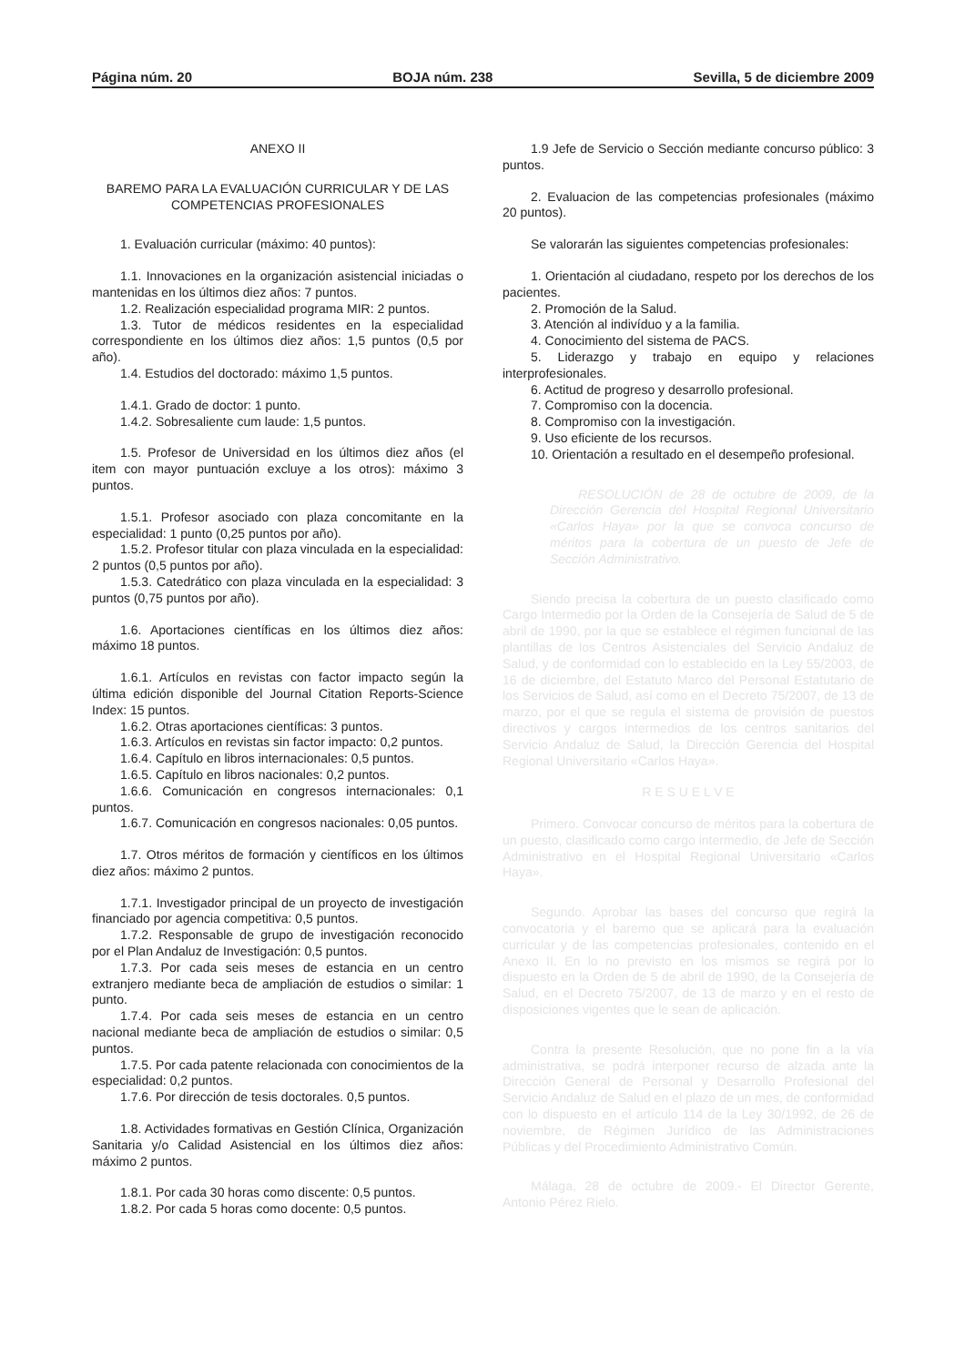Página núm. 20 BOJA núm. 238 Sevilla, 5 de diciembre 2009
ANEXO II
BAREMO PARA LA EVALUACIÓN CURRICULAR Y DE LAS COMPETENCIAS PROFESIONALES
1. Evaluación curricular (máximo: 40 puntos):
1.1. Innovaciones en la organización asistencial iniciadas o mantenidas en los últimos diez años: 7 puntos.
1.2. Realización especialidad programa MIR: 2 puntos.
1.3. Tutor de médicos residentes en la especialidad correspondiente en los últimos diez años: 1,5 puntos (0,5 por año).
1.4. Estudios del doctorado: máximo 1,5 puntos.
1.4.1. Grado de doctor: 1 punto.
1.4.2. Sobresaliente cum laude: 1,5 puntos.
1.5. Profesor de Universidad en los últimos diez años (el item con mayor puntuación excluye a los otros): máximo 3 puntos.
1.5.1. Profesor asociado con plaza concomitante en la especialidad: 1 punto (0,25 puntos por año).
1.5.2. Profesor titular con plaza vinculada en la especialidad: 2 puntos (0,5 puntos por año).
1.5.3. Catedrático con plaza vinculada en la especialidad: 3 puntos (0,75 puntos por año).
1.6. Aportaciones científicas en los últimos diez años: máximo 18 puntos.
1.6.1. Artículos en revistas con factor impacto según la última edición disponible del Journal Citation Reports-Science Index: 15 puntos.
1.6.2. Otras aportaciones científicas: 3 puntos.
1.6.3. Artículos en revistas sin factor impacto: 0,2 puntos.
1.6.4. Capítulo en libros internacionales: 0,5 puntos.
1.6.5. Capítulo en libros nacionales: 0,2 puntos.
1.6.6. Comunicación en congresos internacionales: 0,1 puntos.
1.6.7. Comunicación en congresos nacionales: 0,05 puntos.
1.7. Otros méritos de formación y científicos en los últimos diez años: máximo 2 puntos.
1.7.1. Investigador principal de un proyecto de investigación financiado por agencia competitiva: 0,5 puntos.
1.7.2. Responsable de grupo de investigación reconocido por el Plan Andaluz de Investigación: 0,5 puntos.
1.7.3. Por cada seis meses de estancia en un centro extranjero mediante beca de ampliación de estudios o similar: 1 punto.
1.7.4. Por cada seis meses de estancia en un centro nacional mediante beca de ampliación de estudios o similar: 0,5 puntos.
1.7.5. Por cada patente relacionada con conocimientos de la especialidad: 0,2 puntos.
1.7.6. Por dirección de tesis doctorales. 0,5 puntos.
1.8. Actividades formativas en Gestión Clínica, Organización Sanitaria y/o Calidad Asistencial en los últimos diez años: máximo 2 puntos.
1.8.1. Por cada 30 horas como discente: 0,5 puntos.
1.8.2. Por cada 5 horas como docente: 0,5 puntos.
1.9 Jefe de Servicio o Sección mediante concurso público: 3 puntos.
2. Evaluacion de las competencias profesionales (máximo 20 puntos).
Se valorarán las siguientes competencias profesionales:
1. Orientación al ciudadano, respeto por los derechos de los pacientes.
2. Promoción de la Salud.
3. Atención al indivíduo y a la familia.
4. Conocimiento del sistema de PACS.
5. Liderazgo y trabajo en equipo y relaciones interprofesionales.
6. Actitud de progreso y desarrollo profesional.
7. Compromiso con la docencia.
8. Compromiso con la investigación.
9. Uso eficiente de los recursos.
10. Orientación a resultado en el desempeño profesional.
RESOLUCIÓN de 28 de octubre de 2009, de la Dirección Gerencia del Hospital Regional Universitario «Carlos Haya» por la que se convoca concurso de méritos para la cobertura de un puesto de Jefe de Sección Administrativo.
Siendo precisa la cobertura de un puesto clasificado como Cargo Intermedio por la Orden de la Consejería de Salud de 5 de abril de 1990, por la que se establece el régimen funcional de las plantillas de los Centros Asistenciales del Servicio Andaluz de Salud, y de conformidad con lo establecido en la Ley 55/2003, de 16 de diciembre, del Estatuto Marco del Personal Estatutario de los Servicios de Salud, así como en el Decreto 75/2007, de 13 de marzo, por el que se regula el sistema de provisión de puestos directivos y cargos intermedios de los centros sanitarios del Servicio Andaluz de Salud, la Dirección Gerencia del Hospital Regional Universitario «Carlos Haya».
R E S U E L V E
Primero. Convocar concurso de méritos para la cobertura de un puesto, clasificado como cargo intermedio, de Jefe de Sección Administrativo en el Hospital Regional Universitario «Carlos Haya».
Segundo. Aprobar las bases del concurso que regirá la convocatoria y el baremo que se aplicará para la evaluación curricular y de las competencias profesionales, contenido en el Anexo II. En lo no previsto en los mismos se regirá por lo dispuesto en la Orden de 5 de abril de 1990, de la Consejería de Salud, en el Decreto 75/2007, de 13 de marzo y en el resto de disposiciones vigentes que le sean de aplicación.
Contra la presente Resolución, que no pone fin a la vía administrativa, se podrá interponer recurso de alzada ante la Dirección General de Personal y Desarrollo Profesional del Servicio Andaluz de Salud en el plazo de un mes, de conformidad con lo dispuesto en el artículo 114 de la Ley 30/1992, de 26 de noviembre, de Régimen Jurídico de las Administraciones Públicas y del Procedimiento Administrativo Común.
Málaga, 28 de octubre de 2009.- El Director Gerente, Antonio Pérez Rielo.